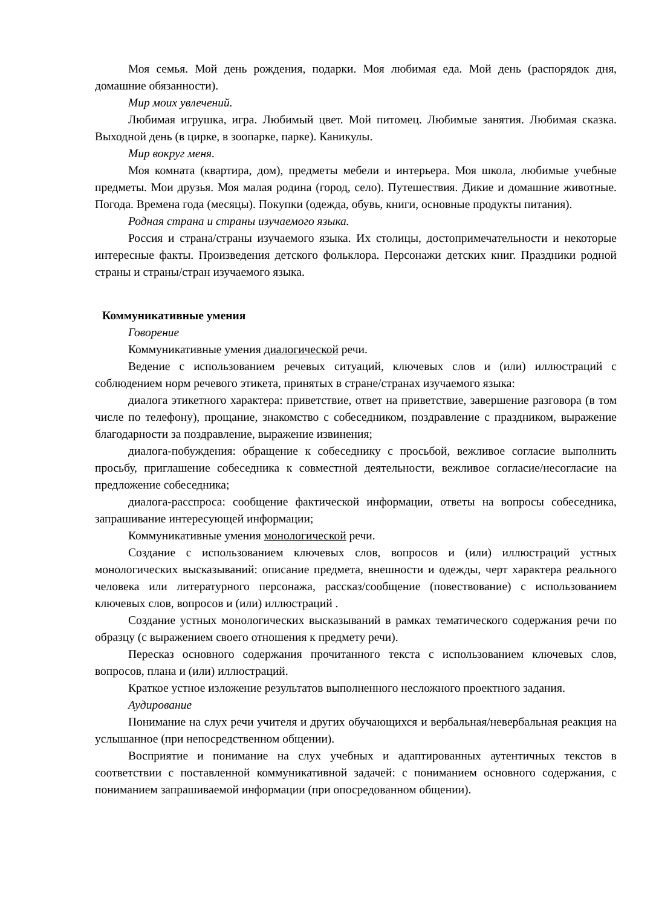Моя семья. Мой день рождения, подарки. Моя любимая еда. Мой день (распорядок дня, домашние обязанности).
Мир моих увлечений.
Любимая игрушка, игра. Любимый цвет. Мой питомец. Любимые занятия. Любимая сказка. Выходной день (в цирке, в зоопарке, парке). Каникулы.
Мир вокруг меня.
Моя комната (квартира, дом), предметы мебели и интерьера. Моя школа, любимые учебные предметы. Мои друзья. Моя малая родина (город, село). Путешествия. Дикие и домашние животные. Погода. Времена года (месяцы). Покупки (одежда, обувь, книги, основные продукты питания).
Родная страна и страны изучаемого языка.
Россия и страна/страны изучаемого языка. Их столицы, достопримечательности и некоторые интересные факты. Произведения детского фольклора. Персонажи детских книг. Праздники родной страны и страны/стран изучаемого языка.
Коммуникативные умения
Говорение
Коммуникативные умения диалогической речи.
Ведение с использованием речевых ситуаций, ключевых слов и (или) иллюстраций с соблюдением норм речевого этикета, принятых в стране/странах изучаемого языка:
диалога этикетного характера: приветствие, ответ на приветствие, завершение разговора (в том числе по телефону), прощание, знакомство с собеседником, поздравление с праздником, выражение благодарности за поздравление, выражение извинения;
диалога-побуждения: обращение к собеседнику с просьбой, вежливое согласие выполнить просьбу, приглашение собеседника к совместной деятельности, вежливое согласие/несогласие на предложение собеседника;
диалога-расспроса: сообщение фактической информации, ответы на вопросы собеседника, запрашивание интересующей информации;
Коммуникативные умения монологической речи.
Создание с использованием ключевых слов, вопросов и (или) иллюстраций устных монологических высказываний: описание предмета, внешности и одежды, черт характера реального человека или литературного персонажа, рассказ/сообщение (повествование) с использованием ключевых слов, вопросов и (или) иллюстраций .
Создание устных монологических высказываний в рамках тематического содержания речи по образцу (с выражением своего отношения к предмету речи).
Пересказ основного содержания прочитанного текста с использованием ключевых слов, вопросов, плана и (или) иллюстраций.
Краткое устное изложение результатов выполненного несложного проектного задания.
Аудирование
Понимание на слух речи учителя и других обучающихся и вербальная/невербальная реакция на услышанное (при непосредственном общении).
Восприятие и понимание на слух учебных и адаптированных аутентичных текстов в соответствии с поставленной коммуникативной задачей: с пониманием основного содержания, с пониманием запрашиваемой информации (при опосредованном общении).